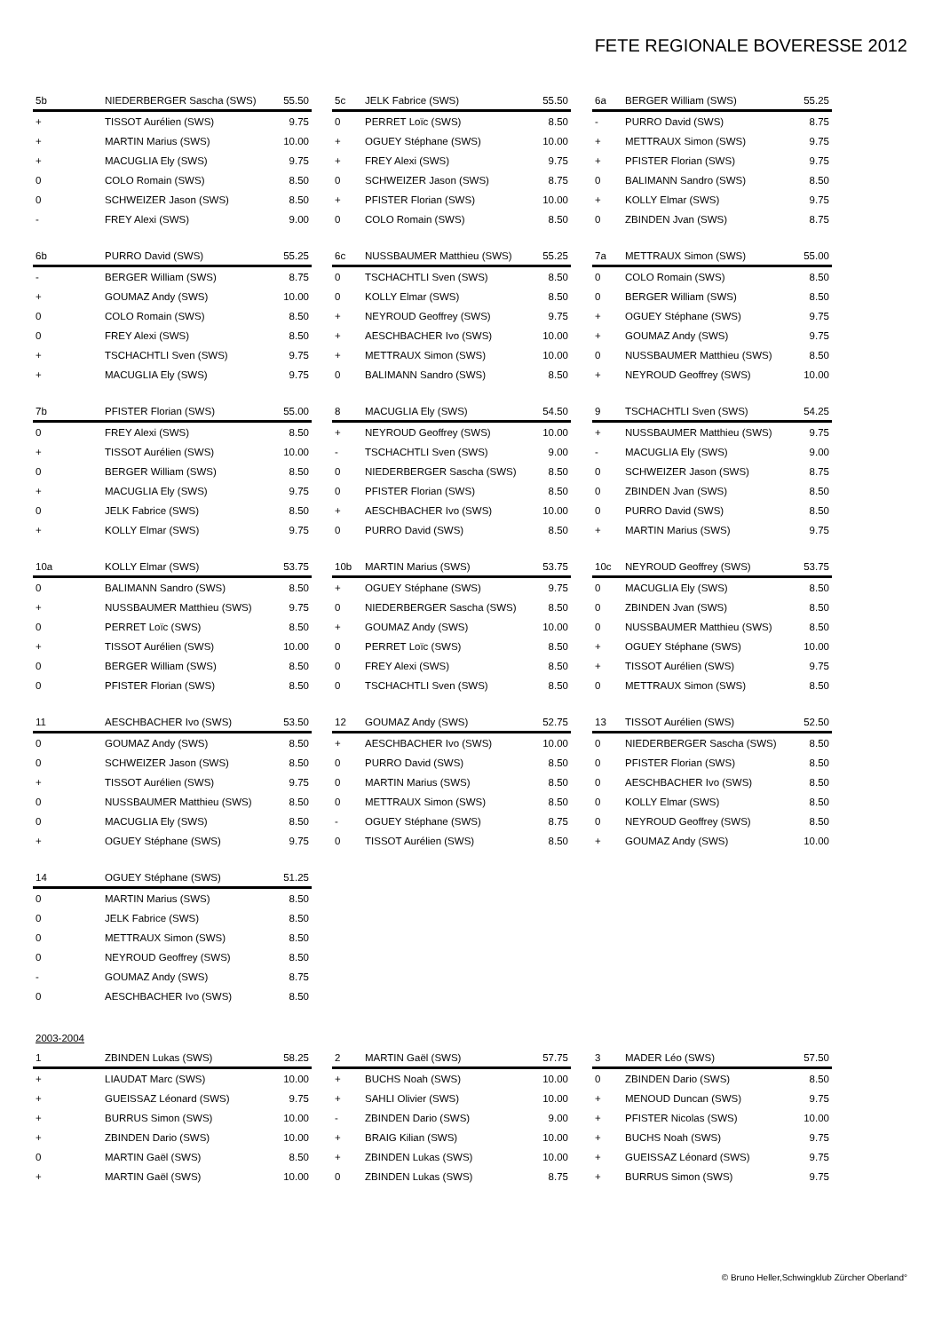FETE REGIONALE BOVERESSE 2012
| 5b | NIEDERBERGER Sascha (SWS) | 55.50 |
| + | TISSOT Aurélien (SWS) | 9.75 |
| + | MARTIN Marius (SWS) | 10.00 |
| + | MACUGLIA Ely (SWS) | 9.75 |
| 0 | COLO Romain (SWS) | 8.50 |
| 0 | SCHWEIZER Jason (SWS) | 8.50 |
| - | FREY Alexi (SWS) | 9.00 |
| 5c | JELK Fabrice (SWS) | 55.50 |
| 0 | PERRET Loïc (SWS) | 8.50 |
| + | OGUEY Stéphane (SWS) | 10.00 |
| + | FREY Alexi (SWS) | 9.75 |
| 0 | SCHWEIZER Jason (SWS) | 8.75 |
| + | PFISTER Florian (SWS) | 10.00 |
| 0 | COLO Romain (SWS) | 8.50 |
| 6a | BERGER William (SWS) | 55.25 |
| - | PURRO David (SWS) | 8.75 |
| + | METTRAUX Simon (SWS) | 9.75 |
| + | PFISTER Florian (SWS) | 9.75 |
| 0 | BALIMANN Sandro (SWS) | 8.50 |
| + | KOLLY Elmar (SWS) | 9.75 |
| 0 | ZBINDEN Jvan (SWS) | 8.75 |
| 6b | PURRO David (SWS) | 55.25 |
| - | BERGER William (SWS) | 8.75 |
| + | GOUMAZ Andy (SWS) | 10.00 |
| 0 | COLO Romain (SWS) | 8.50 |
| 0 | FREY Alexi (SWS) | 8.50 |
| + | TSCHACHTLI Sven (SWS) | 9.75 |
| + | MACUGLIA Ely (SWS) | 9.75 |
| 6c | NUSSBAUMER Matthieu (SWS) | 55.25 |
| 0 | TSCHACHTLI Sven (SWS) | 8.50 |
| 0 | KOLLY Elmar (SWS) | 8.50 |
| + | NEYROUD Geoffrey (SWS) | 9.75 |
| + | AESCHBACHER Ivo (SWS) | 10.00 |
| + | METTRAUX Simon (SWS) | 10.00 |
| 0 | BALIMANN Sandro (SWS) | 8.50 |
| 7a | METTRAUX Simon (SWS) | 55.00 |
| 0 | COLO Romain (SWS) | 8.50 |
| 0 | BERGER William (SWS) | 8.50 |
| + | OGUEY Stéphane (SWS) | 9.75 |
| + | GOUMAZ Andy (SWS) | 9.75 |
| 0 | NUSSBAUMER Matthieu (SWS) | 8.50 |
| + | NEYROUD Geoffrey (SWS) | 10.00 |
| 7b | PFISTER Florian (SWS) | 55.00 |
| 0 | FREY Alexi (SWS) | 8.50 |
| + | TISSOT Aurélien (SWS) | 10.00 |
| 0 | BERGER William (SWS) | 8.50 |
| + | MACUGLIA Ely (SWS) | 9.75 |
| 0 | JELK Fabrice (SWS) | 8.50 |
| + | KOLLY Elmar (SWS) | 9.75 |
| 8 | MACUGLIA Ely (SWS) | 54.50 |
| + | NEYROUD Geoffrey (SWS) | 10.00 |
| - | TSCHACHTLI Sven (SWS) | 9.00 |
| 0 | NIEDERBERGER Sascha (SWS) | 8.50 |
| 0 | PFISTER Florian (SWS) | 8.50 |
| + | AESCHBACHER Ivo (SWS) | 10.00 |
| 0 | PURRO David (SWS) | 8.50 |
| 9 | TSCHACHTLI Sven (SWS) | 54.25 |
| + | NUSSBAUMER Matthieu (SWS) | 9.75 |
| - | MACUGLIA Ely (SWS) | 9.00 |
| 0 | SCHWEIZER Jason (SWS) | 8.75 |
| 0 | ZBINDEN Jvan (SWS) | 8.50 |
| 0 | PURRO David (SWS) | 8.50 |
| + | MARTIN Marius (SWS) | 9.75 |
| 10a | KOLLY Elmar (SWS) | 53.75 |
| 0 | BALIMANN Sandro (SWS) | 8.50 |
| + | NUSSBAUMER Matthieu (SWS) | 9.75 |
| 0 | PERRET Loïc (SWS) | 8.50 |
| + | TISSOT Aurélien (SWS) | 10.00 |
| 0 | BERGER William (SWS) | 8.50 |
| 0 | PFISTER Florian (SWS) | 8.50 |
| 10b | MARTIN Marius (SWS) | 53.75 |
| + | OGUEY Stéphane (SWS) | 9.75 |
| 0 | NIEDERBERGER Sascha (SWS) | 8.50 |
| + | GOUMAZ Andy (SWS) | 10.00 |
| 0 | PERRET Loïc (SWS) | 8.50 |
| 0 | FREY Alexi (SWS) | 8.50 |
| 0 | TSCHACHTLI Sven (SWS) | 8.50 |
| 10c | NEYROUD Geoffrey (SWS) | 53.75 |
| 0 | MACUGLIA Ely (SWS) | 8.50 |
| 0 | ZBINDEN Jvan (SWS) | 8.50 |
| 0 | NUSSBAUMER Matthieu (SWS) | 8.50 |
| + | OGUEY Stéphane (SWS) | 10.00 |
| + | TISSOT Aurélien (SWS) | 9.75 |
| 0 | METTRAUX Simon (SWS) | 8.50 |
| 11 | AESCHBACHER Ivo (SWS) | 53.50 |
| 0 | GOUMAZ Andy (SWS) | 8.50 |
| 0 | SCHWEIZER Jason (SWS) | 8.50 |
| + | TISSOT Aurélien (SWS) | 9.75 |
| 0 | NUSSBAUMER Matthieu (SWS) | 8.50 |
| 0 | MACUGLIA Ely (SWS) | 8.50 |
| + | OGUEY Stéphane (SWS) | 9.75 |
| 12 | GOUMAZ Andy (SWS) | 52.75 |
| + | AESCHBACHER Ivo (SWS) | 10.00 |
| 0 | PURRO David (SWS) | 8.50 |
| 0 | MARTIN Marius (SWS) | 8.50 |
| 0 | METTRAUX Simon (SWS) | 8.50 |
| - | OGUEY Stéphane (SWS) | 8.75 |
| 0 | TISSOT Aurélien (SWS) | 8.50 |
| 13 | TISSOT Aurélien (SWS) | 52.50 |
| 0 | NIEDERBERGER Sascha (SWS) | 8.50 |
| 0 | PFISTER Florian (SWS) | 8.50 |
| 0 | AESCHBACHER Ivo (SWS) | 8.50 |
| 0 | KOLLY Elmar (SWS) | 8.50 |
| 0 | NEYROUD Geoffrey (SWS) | 8.50 |
| + | GOUMAZ Andy (SWS) | 10.00 |
| 14 | OGUEY Stéphane (SWS) | 51.25 |
| 0 | MARTIN Marius (SWS) | 8.50 |
| 0 | JELK Fabrice (SWS) | 8.50 |
| 0 | METTRAUX Simon (SWS) | 8.50 |
| 0 | NEYROUD Geoffrey (SWS) | 8.50 |
| - | GOUMAZ Andy (SWS) | 8.75 |
| 0 | AESCHBACHER Ivo (SWS) | 8.50 |
2003-2004
| 1 | ZBINDEN Lukas (SWS) | 58.25 |
| + | LIAUDAT Marc (SWS) | 10.00 |
| + | GUEISSAZ Léonard (SWS) | 9.75 |
| + | BURRUS Simon (SWS) | 10.00 |
| + | ZBINDEN Dario (SWS) | 10.00 |
| 0 | MARTIN Gaël (SWS) | 8.50 |
| + | MARTIN Gaël (SWS) | 10.00 |
| 2 | MARTIN Gaël (SWS) | 57.75 |
| + | BUCHS Noah (SWS) | 10.00 |
| + | SAHLI Olivier (SWS) | 10.00 |
| - | ZBINDEN Dario (SWS) | 9.00 |
| + | BRAIG Kilian (SWS) | 10.00 |
| + | ZBINDEN Lukas (SWS) | 10.00 |
| 0 | ZBINDEN Lukas (SWS) | 8.75 |
| 3 | MADER Léo (SWS) | 57.50 |
| 0 | ZBINDEN Dario (SWS) | 8.50 |
| + | MENOUD Duncan (SWS) | 9.75 |
| + | PFISTER Nicolas (SWS) | 10.00 |
| + | BUCHS Noah (SWS) | 9.75 |
| + | GUEISSAZ Léonard (SWS) | 9.75 |
| + | BURRUS Simon (SWS) | 9.75 |
© Bruno Heller,Schwingklub Zürcher Oberland°